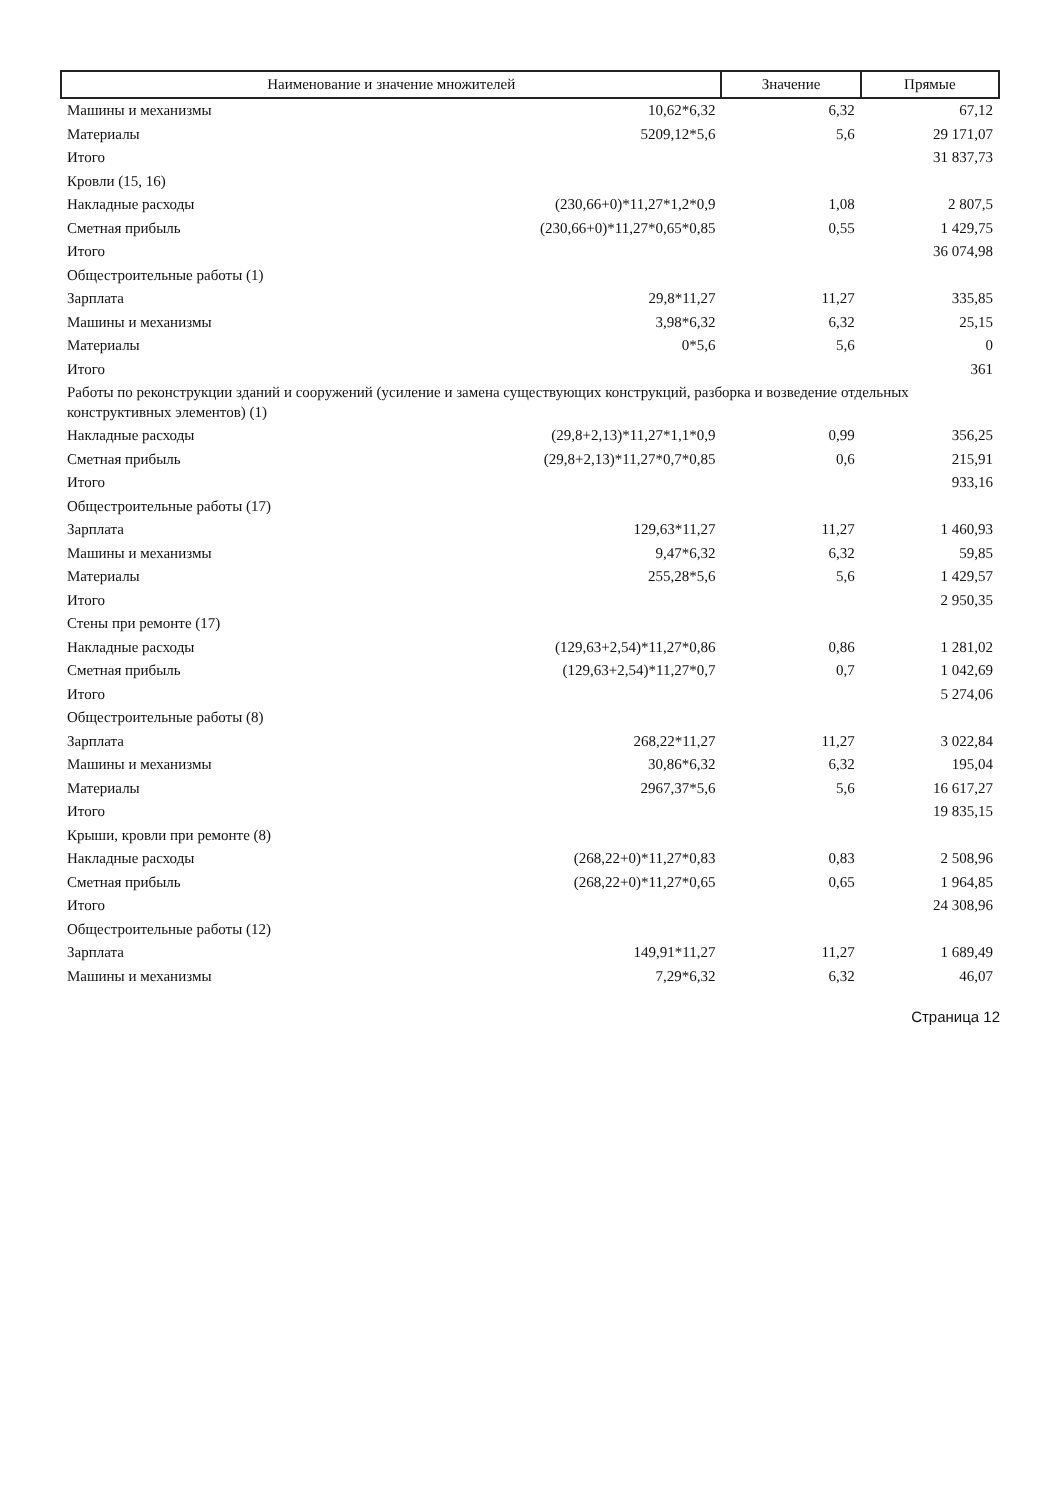| Наименование и значение множителей | | Значение | Прямые |
| --- | --- | --- | --- |
| Машины и механизмы | 10,62*6,32 | 6,32 | 67,12 |
| Материалы | 5209,12*5,6 | 5,6 | 29 171,07 |
| Итого | | | 31 837,73 |
| Кровли (15, 16) | | | |
| Накладные расходы | (230,66+0)*11,27*1,2*0,9 | 1,08 | 2 807,5 |
| Сметная прибыль | (230,66+0)*11,27*0,65*0,85 | 0,55 | 1 429,75 |
| Итого | | | 36 074,98 |
| Общестроительные работы (1) | | | |
| Зарплата | 29,8*11,27 | 11,27 | 335,85 |
| Машины и механизмы | 3,98*6,32 | 6,32 | 25,15 |
| Материалы | 0*5,6 | 5,6 | 0 |
| Итого | | | 361 |
| Работы по реконструкции зданий и сооружений (усиление и замена существующих конструкций, разборка и возведение отдельных конструктивных элементов) (1) | | | |
| Накладные расходы | (29,8+2,13)*11,27*1,1*0,9 | 0,99 | 356,25 |
| Сметная прибыль | (29,8+2,13)*11,27*0,7*0,85 | 0,6 | 215,91 |
| Итого | | | 933,16 |
| Общестроительные работы (17) | | | |
| Зарплата | 129,63*11,27 | 11,27 | 1 460,93 |
| Машины и механизмы | 9,47*6,32 | 6,32 | 59,85 |
| Материалы | 255,28*5,6 | 5,6 | 1 429,57 |
| Итого | | | 2 950,35 |
| Стены при ремонте (17) | | | |
| Накладные расходы | (129,63+2,54)*11,27*0,86 | 0,86 | 1 281,02 |
| Сметная прибыль | (129,63+2,54)*11,27*0,7 | 0,7 | 1 042,69 |
| Итого | | | 5 274,06 |
| Общестроительные работы (8) | | | |
| Зарплата | 268,22*11,27 | 11,27 | 3 022,84 |
| Машины и механизмы | 30,86*6,32 | 6,32 | 195,04 |
| Материалы | 2967,37*5,6 | 5,6 | 16 617,27 |
| Итого | | | 19 835,15 |
| Крыши, кровли при ремонте (8) | | | |
| Накладные расходы | (268,22+0)*11,27*0,83 | 0,83 | 2 508,96 |
| Сметная прибыль | (268,22+0)*11,27*0,65 | 0,65 | 1 964,85 |
| Итого | | | 24 308,96 |
| Общестроительные работы (12) | | | |
| Зарплата | 149,91*11,27 | 11,27 | 1 689,49 |
| Машины и механизмы | 7,29*6,32 | 6,32 | 46,07 |
Страница 12